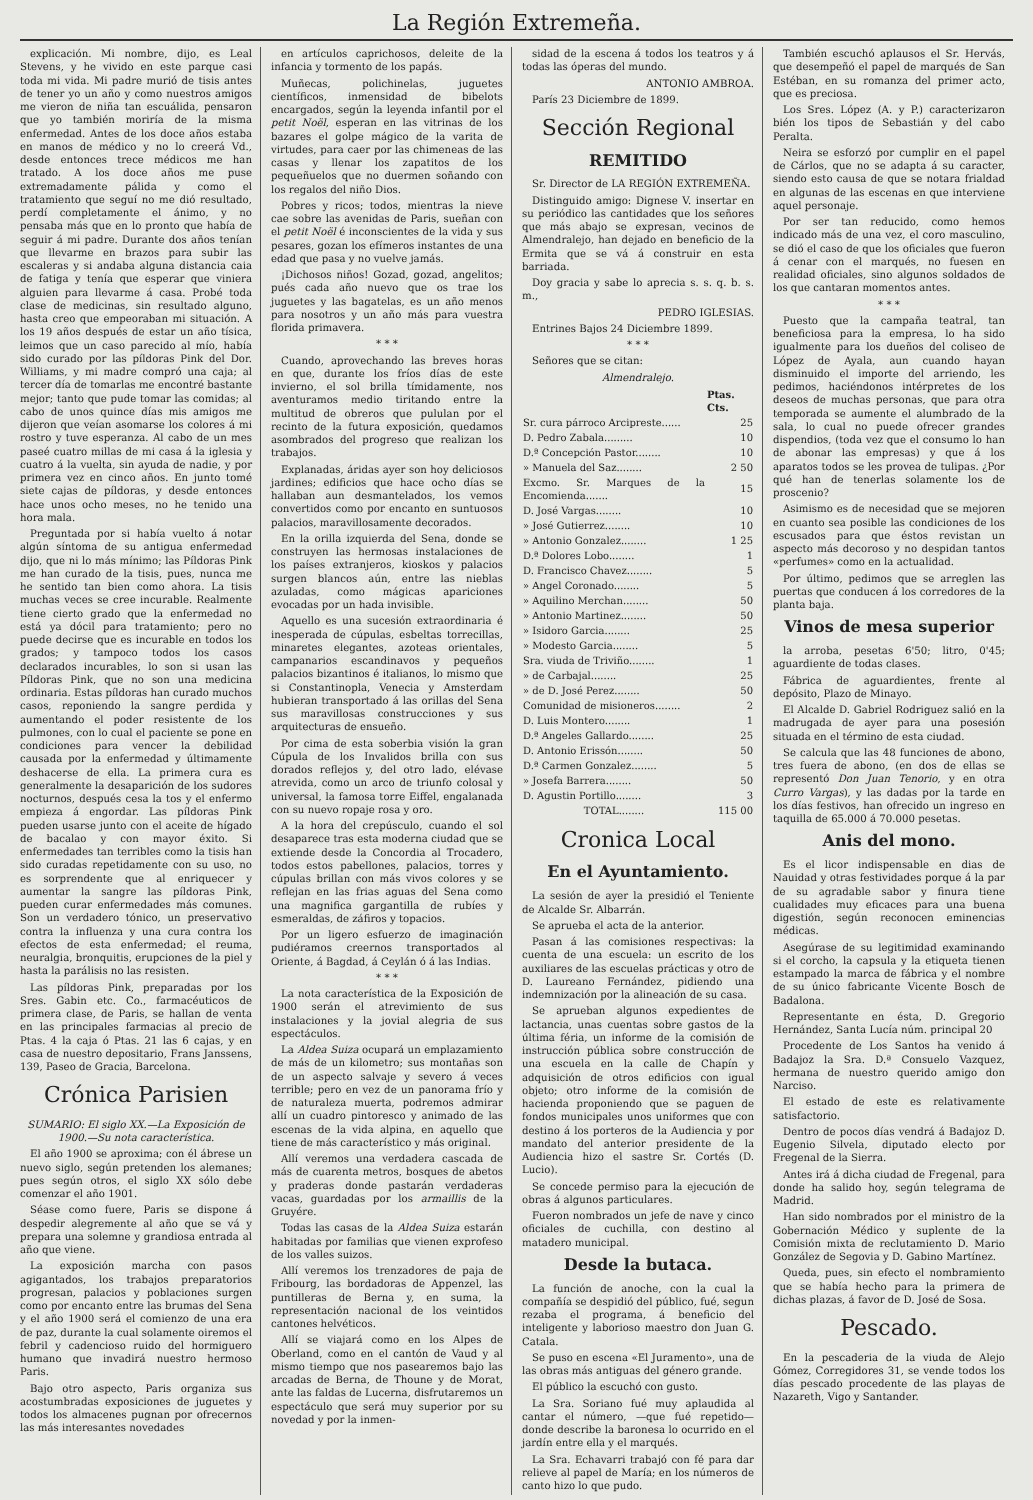La Región Extremeña.
explicación. Mi nombre, dijo, es Leal Stevens, y he vivido en este parque casi toda mi vida. Mi padre murió de tisis antes de tener yo un año y como nuestros amigos me vieron de niña tan escuálida, pensaron que yo también moriría de la misma enfermedad. Antes de los doce años estaba en manos de médico y no lo creerá Vd., desde entonces trece médicos me han tratado. A los doce años me puse extremadamente pálida y como el tratamiento que seguí no me dió resultado, perdí completamente el ánimo, y no pensaba más que en lo pronto que había de seguir á mi padre. Durante dos años tenían que llevarme en brazos para subir las escaleras y si andaba alguna distancia caia de fatiga y tenía que esperar que viniera alguien para llevarme á casa. Probé toda clase de medicinas, sin resultado alguno, hasta creo que empeoraban mi situación. A los 19 años después de estar un año tísica, leimos que un caso parecido al mío, había sido curado por las píldoras Pink del Dor. Williams, y mi madre compró una caja; al tercer día de tomarlas me encontré bastante mejor; tanto que pude tomar las comidas; al cabo de unos quince días mis amigos me dijeron que veían asomarse los colores á mi rostro y tuve esperanza. Al cabo de un mes paseé cuatro millas de mi casa á la iglesia y cuatro á la vuelta, sin ayuda de nadie, y por primera vez en cinco años. En junto tomé siete cajas de píldoras, y desde entonces hace unos ocho meses, no he tenido una hora mala.
Preguntada por si había vuelto á notar algún síntoma de su antigua enfermedad dijo, que ni lo más mínimo; las Píldoras Pink me han curado de la tisis, pues, nunca me he sentido tan bien como ahora. La tisis muchas veces se cree incurable. Realmente tiene cierto grado que la enfermedad no está ya dócil para tratamiento; pero no puede decirse que es incurable en todos los grados; y tampoco todos los casos declarados incurables, lo son si usan las Píldoras Pink, que no son una medicina ordinaria. Estas píldoras han curado muchos casos, reponiendo la sangre perdida y aumentando el poder resistente de los pulmones, con lo cual el paciente se pone en condiciones para vencer la debilidad causada por la enfermedad y últimamente deshacerse de ella. La primera cura es generalmente la desaparición de los sudores nocturnos, después cesa la tos y el enfermo empieza á engordar. Las píldoras Pink pueden usarse junto con el aceite de hígado de bacalao y con mayor éxito. Si enfermedades tan terribles como la tisis han sido curadas repetidamente con su uso, no es sorprendente que al enriquecer y aumentar la sangre las píldoras Pink, pueden curar enfermedades más comunes. Son un verdadero tónico, un preservativo contra la influenza y una cura contra los efectos de esta enfermedad; el reuma, neuralgia, bronquitis, erupciones de la piel y hasta la parálisis no las resisten.
Las píldoras Pink, preparadas por los Sres. Gabin etc. Co., farmacéuticos de primera clase, de Paris, se hallan de venta en las principales farmacias al precio de Ptas. 4 la caja ó Ptas. 21 las 6 cajas, y en casa de nuestro depositario, Frans Janssens, 139, Paseo de Gracia, Barcelona.
Crónica Parisien
SUMARIO: El siglo XX.—La Exposición de 1900.—Su nota característica.
El año 1900 se aproxima; con él ábrese un nuevo siglo, según pretenden los alemanes; pues según otros, el siglo XX sólo debe comenzar el año 1901.
Séase como fuere, Paris se dispone á despedir alegremente al año que se vá y prepara una solemne y grandiosa entrada al año que viene.
La exposición marcha con pasos agigantados, los trabajos preparatorios progresan, palacios y poblaciones surgen como por encanto entre las brumas del Sena y el año 1900 será el comienzo de una era de paz, durante la cual solamente oiremos el febril y cadencioso ruido del hormiguero humano que invadirá nuestro hermoso Paris.
Bajo otro aspecto, Paris organiza sus acostumbradas exposiciones de juguetes y todos los almacenes pugnan por ofrecernos las más interesantes novedades
en artículos caprichosos, deleite de la infancia y tormento de los papás.
Muñecas, polichinelas, juguetes científicos, inmensidad de bibelots encargados, según la leyenda infantil por el petit Noël, esperan en las vitrinas de los bazares el golpe mágico de la varita de virtudes, para caer por las chimeneas de las casas y llenar los zapatitos de los pequeñuelos que no duermen soñando con los regalos del niño Dios.
Pobres y ricos; todos, mientras la nieve cae sobre las avenidas de Paris, sueñan con el petit Noël é inconscientes de la vida y sus pesares, gozan los efímeros instantes de una edad que pasa y no vuelve jamás.
¡Dichosos niños! Gozad, gozad, angelitos; pués cada año nuevo que os trae los juguetes y las bagatelas, es un año menos para nosotros y un año más para vuestra florida primavera.
* * *
Cuando, aprovechando las breves horas en que, durante los fríos días de este invierno, el sol brilla tímidamente, nos aventuramos medio tiritando entre la multitud de obreros que pululan por el recinto de la futura exposición, quedamos asombrados del progreso que realizan los trabajos.
Explanadas, áridas ayer son hoy deliciosos jardines; edificios que hace ocho días se hallaban aun desmantelados, los vemos convertidos como por encanto en suntuosos palacios, maravillosamente decorados.
En la orilla izquierda del Sena, donde se construyen las hermosas instalaciones de los países extranjeros, kioskos y palacios surgen blancos aún, entre las nieblas azuladas, como mágicas apariciones evocadas por un hada invisible.
Aquello es una sucesión extraordinaria é inesperada de cúpulas, esbeltas torrecillas, minaretes elegantes, azoteas orientales, campanarios escandinavos y pequeños palacios bizantinos é italianos, lo mismo que si Constantinopla, Venecia y Amsterdam hubieran transportado á las orillas del Sena sus maravillosas construcciones y sus arquitecturas de ensueño.
Por cima de esta soberbia visión la gran Cúpula de los Invalidos brilla con sus dorados reflejos y, del otro lado, elévase atrevida, como un arco de triunfo colosal y universal, la famosa torre Eiffel, engalanada con su nuevo ropaje rosa y oro.
A la hora del crepúsculo, cuando el sol desaparece tras esta moderna ciudad que se extiende desde la Concordia al Trocadero, todos estos pabellones, palacios, torres y cúpulas brillan con más vivos colores y se reflejan en las frias aguas del Sena como una magnifica gargantilla de rubíes y esmeraldas, de záfiros y topacios.
Por un ligero esfuerzo de imaginación pudiéramos creernos transportados al Oriente, á Bagdad, á Ceylán ó á las Indias.
* * *
La nota característica de la Exposición de 1900 serán el atrevimiento de sus instalaciones y la jovial alegria de sus espectáculos.
La Aldea Suiza ocupará un emplazamiento de más de un kilometro; sus montañas son de un aspecto salvaje y severo á veces terrible; pero en vez de un panorama frío y de naturaleza muerta, podremos admirar allí un cuadro pintoresco y animado de las escenas de la vida alpina, en aquello que tiene de más característico y más original.
Allí veremos una verdadera cascada de más de cuarenta metros, bosques de abetos y praderas donde pastarán verdaderas vacas, guardadas por los armaillis de la Gruyére.
Todas las casas de la Aldea Suiza estarán habitadas por familias que vienen exprofeso de los valles suizos.
Allí veremos los trenzadores de paja de Fribourg, las bordadoras de Appenzel, las puntilleras de Berna y, en suma, la representación nacional de los veintidos cantones helvéticos.
Allí se viajará como en los Alpes de Oberland, como en el cantón de Vaud y al mismo tiempo que nos pasearemos bajo las arcadas de Berna, de Thoune y de Morat, ante las faldas de Lucerna, disfrutaremos un espectáculo que será muy superior por su novedad y por la inmen-
sidad de la escena á todos los teatros y á todas las óperas del mundo.
ANTONIO AMBROA.
París 23 Diciembre de 1899.
Sección Regional
REMITIDO
Sr. Director de LA REGIÓN EXTREMEÑA.
Distinguido amigo: Dignese V. insertar en su periódico las cantidades que los señores que más abajo se expresan, vecinos de Almendralejo, han dejado en beneficio de la Ermita que se vá á construir en esta barriada.
Doy gracia y sabe lo aprecia s. s. q. b. s. m.,
PEDRO IGLESIAS.
Entrines Bajos 24 Diciembre 1899.
* * *
Señores que se citan:
Almendralejo.
| | Ptas. Cts. |
| --- | --- |
| Sr. cura párroco Arcipreste...... | 25 |
| D. Pedro Zabala......... | 10 |
| D.ª Concepción Pastor........ | 10 |
| » Manuela del Saz........ | 2 50 |
| Excmo. Sr. Marques de la Encomienda....... | 15 |
| D. José Vargas........ | 10 |
| » José Gutierrez........ | 10 |
| » Antonio Gonzalez........ | 1 25 |
| D.ª Dolores Lobo........ | 1 |
| D. Francisco Chavez........ | 5 |
| » Angel Coronado........ | 5 |
| » Aquilino Merchan........ | 50 |
| » Antonio Martinez........ | 50 |
| » Isidoro Garcia........ | 25 |
| » Modesto Garcia........ | 5 |
| Sra. viuda de Triviño........ | 1 |
| » de Carbajal........ | 25 |
| » de D. José Perez........ | 50 |
| Comunidad de misioneros........ | 2 |
| D. Luis Montero........ | 1 |
| D.ª Angeles Gallardo........ | 25 |
| D. Antonio Erissón........ | 50 |
| D.ª Carmen Gonzalez........ | 5 |
| » Josefa Barrera........ | 50 |
| D. Agustin Portillo........ | 3 |
| TOTAL........ | 115 00 |
Cronica Local
En el Ayuntamiento.
La sesión de ayer la presidió el Teniente de Alcalde Sr. Albarrán.
Se aprueba el acta de la anterior.
Pasan á las comisiones respectivas: la cuenta de una escuela: un escrito de los auxiliares de las escuelas prácticas y otro de D. Laureano Fernández, pidiendo una indemnización por la alineación de su casa.
Se aprueban algunos expedientes de lactancia, unas cuentas sobre gastos de la última féria, un informe de la comisión de instrucción pública sobre construcción de una escuela en la calle de Chapín y adquisición de otros edificios con igual objeto; otro informe de la comisión de hacienda proponiendo que se paguen de fondos municipales unos uniformes que con destino á los porteros de la Audiencia y por mandato del anterior presidente de la Audiencia hizo el sastre Sr. Cortés (D. Lucio).
Se concede permiso para la ejecución de obras á algunos particulares.
Fueron nombrados un jefe de nave y cinco oficiales de cuchilla, con destino al matadero municipal.
Desde la butaca.
La función de anoche, con la cual la compañía se despidió del público, fué, segun rezaba el programa, á beneficio del inteligente y laborioso maestro don Juan G. Catala.
Se puso en escena «El Juramento», una de las obras más antiguas del género grande.
El público la escuchó con gusto.
La Sra. Soriano fué muy aplaudida al cantar el número, —que fué repetido— donde describe la baronesa lo ocurrido en el jardín entre ella y el marqués.
La Sra. Echavarri trabajó con fé para dar relieve al papel de María; en los números de canto hizo lo que pudo.
También escuchó aplausos el Sr. Hervás, que desempeñó el papel de marqués de San Estéban, en su romanza del primer acto, que es preciosa.
Los Sres. López (A. y P.) caracterizaron bién los tipos de Sebastián y del cabo Peralta.
Neira se esforzó por cumplir en el papel de Cárlos, que no se adapta á su caracter, siendo esto causa de que se notara frialdad en algunas de las escenas en que interviene aquel personaje.
Por ser tan reducido, como hemos indicado más de una vez, el coro masculino, se dió el caso de que los oficiales que fueron á cenar con el marqués, no fuesen en realidad oficiales, sino algunos soldados de los que cantaran momentos antes.
* * *
Puesto que la campaña teatral, tan beneficiosa para la empresa, lo ha sido igualmente para los dueños del coliseo de López de Ayala, aun cuando hayan disminuido el importe del arriendo, les pedimos, haciéndonos intérpretes de los deseos de muchas personas, que para otra temporada se aumente el alumbrado de la sala, lo cual no puede ofrecer grandes dispendios, (toda vez que el consumo lo han de abonar las empresas) y que á los aparatos todos se les provea de tulipas. ¿Por qué han de tenerlas solamente los de proscenio?
Asimismo es de necesidad que se mejoren en cuanto sea posible las condiciones de los escusados para que éstos revistan un aspecto más decoroso y no despidan tantos «perfumes» como en la actualidad.
Por último, pedimos que se arreglen las puertas que conducen á los corredores de la planta baja.
Vinos de mesa superior
la arroba, pesetas 6'50; litro, 0'45; aguardiente de todas clases.
Fábrica de aguardientes, frente al depósito, Plazo de Minayo.
El Alcalde D. Gabriel Rodriguez salió en la madrugada de ayer para una posesión situada en el término de esta ciudad.
Se calcula que las 48 funciones de abono, tres fuera de abono, (en dos de ellas se representó Don Juan Tenorio, y en otra Curro Vargas), y las dadas por la tarde en los días festivos, han ofrecido un ingreso en taquilla de 65.000 á 70.000 pesetas.
Anis del mono.
Es el licor indispensable en dias de Nauidad y otras festividades porque á la par de su agradable sabor y finura tiene cualidades muy eficaces para una buena digestión, según reconocen eminencias médicas.
Asegúrase de su legitimidad examinando si el corcho, la capsula y la etiqueta tienen estampado la marca de fábrica y el nombre de su único fabricante Vicente Bosch de Badalona.
Representante en ésta, D. Gregorio Hernández, Santa Lucía núm. principal 20
Procedente de Los Santos ha venido á Badajoz la Sra. D.ª Consuelo Vazquez, hermana de nuestro querido amigo don Narciso.
El estado de este es relativamente satisfactorio.
Dentro de pocos días vendrá á Badajoz D. Eugenio Silvela, diputado electo por Fregenal de la Sierra.
Antes irá á dicha ciudad de Fregenal, para donde ha salido hoy, según telegrama de Madrid.
Han sido nombrados por el ministro de la Gobernación Médico y suplente de la Comisión mixta de reclutamiento D. Mario González de Segovia y D. Gabino Martínez.
Queda, pues, sin efecto el nombramiento que se había hecho para la primera de dichas plazas, á favor de D. José de Sosa.
Pescado.
En la pescaderia de la viuda de Alejo Gómez, Corregidores 31, se vende todos los días pescado procedente de las playas de Nazareth, Vigo y Santander.